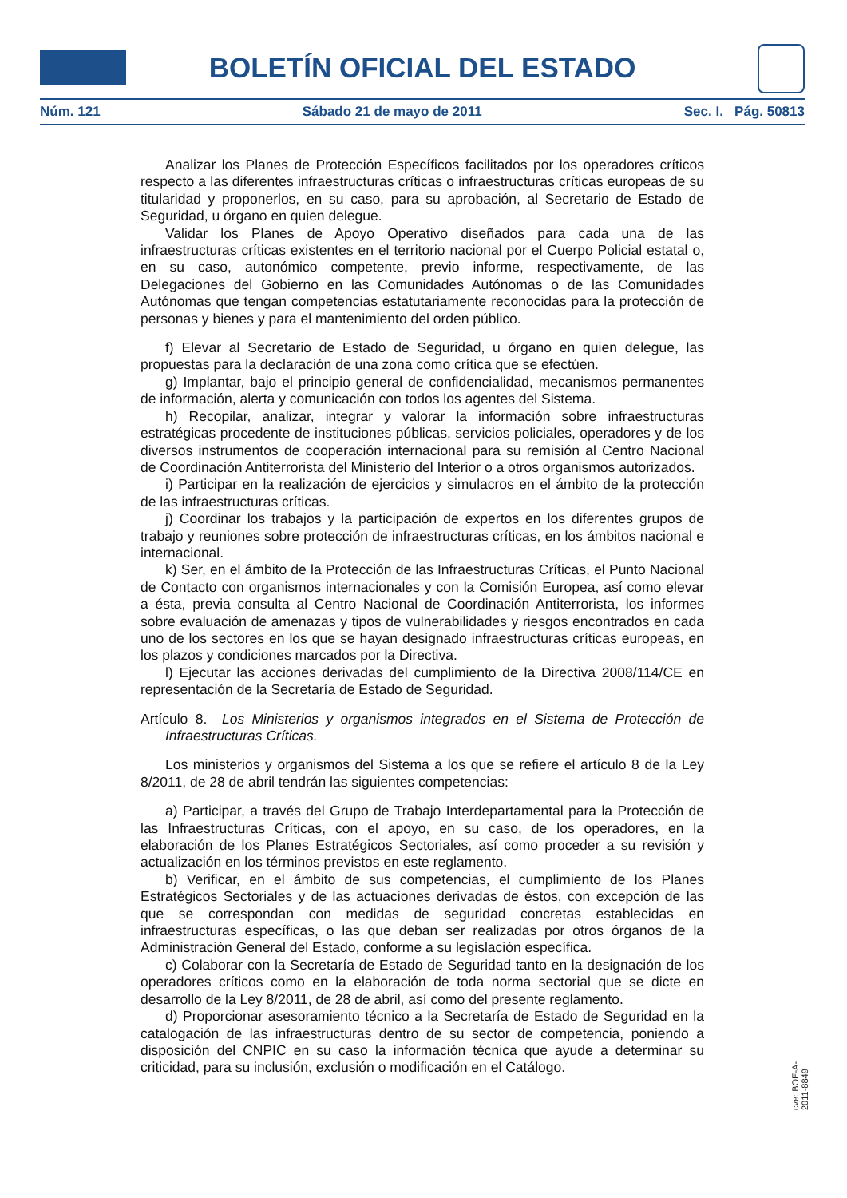BOLETÍN OFICIAL DEL ESTADO
Núm. 121 Sábado 21 de mayo de 2011 Sec. I. Pág. 50813
Analizar los Planes de Protección Específicos facilitados por los operadores críticos respecto a las diferentes infraestructuras críticas o infraestructuras críticas europeas de su titularidad y proponerlos, en su caso, para su aprobación, al Secretario de Estado de Seguridad, u órgano en quien delegue.
Validar los Planes de Apoyo Operativo diseñados para cada una de las infraestructuras críticas existentes en el territorio nacional por el Cuerpo Policial estatal o, en su caso, autonómico competente, previo informe, respectivamente, de las Delegaciones del Gobierno en las Comunidades Autónomas o de las Comunidades Autónomas que tengan competencias estatutariamente reconocidas para la protección de personas y bienes y para el mantenimiento del orden público.
f) Elevar al Secretario de Estado de Seguridad, u órgano en quien delegue, las propuestas para la declaración de una zona como crítica que se efectúen.
g) Implantar, bajo el principio general de confidencialidad, mecanismos permanentes de información, alerta y comunicación con todos los agentes del Sistema.
h) Recopilar, analizar, integrar y valorar la información sobre infraestructuras estratégicas procedente de instituciones públicas, servicios policiales, operadores y de los diversos instrumentos de cooperación internacional para su remisión al Centro Nacional de Coordinación Antiterrorista del Ministerio del Interior o a otros organismos autorizados.
i) Participar en la realización de ejercicios y simulacros en el ámbito de la protección de las infraestructuras críticas.
j) Coordinar los trabajos y la participación de expertos en los diferentes grupos de trabajo y reuniones sobre protección de infraestructuras críticas, en los ámbitos nacional e internacional.
k) Ser, en el ámbito de la Protección de las Infraestructuras Críticas, el Punto Nacional de Contacto con organismos internacionales y con la Comisión Europea, así como elevar a ésta, previa consulta al Centro Nacional de Coordinación Antiterrorista, los informes sobre evaluación de amenazas y tipos de vulnerabilidades y riesgos encontrados en cada uno de los sectores en los que se hayan designado infraestructuras críticas europeas, en los plazos y condiciones marcados por la Directiva.
l) Ejecutar las acciones derivadas del cumplimiento de la Directiva 2008/114/CE en representación de la Secretaría de Estado de Seguridad.
Artículo 8. Los Ministerios y organismos integrados en el Sistema de Protección de Infraestructuras Críticas.
Los ministerios y organismos del Sistema a los que se refiere el artículo 8 de la Ley 8/2011, de 28 de abril tendrán las siguientes competencias:
a) Participar, a través del Grupo de Trabajo Interdepartamental para la Protección de las Infraestructuras Críticas, con el apoyo, en su caso, de los operadores, en la elaboración de los Planes Estratégicos Sectoriales, así como proceder a su revisión y actualización en los términos previstos en este reglamento.
b) Verificar, en el ámbito de sus competencias, el cumplimiento de los Planes Estratégicos Sectoriales y de las actuaciones derivadas de éstos, con excepción de las que se correspondan con medidas de seguridad concretas establecidas en infraestructuras específicas, o las que deban ser realizadas por otros órganos de la Administración General del Estado, conforme a su legislación específica.
c) Colaborar con la Secretaría de Estado de Seguridad tanto en la designación de los operadores críticos como en la elaboración de toda norma sectorial que se dicte en desarrollo de la Ley 8/2011, de 28 de abril, así como del presente reglamento.
d) Proporcionar asesoramiento técnico a la Secretaría de Estado de Seguridad en la catalogación de las infraestructuras dentro de su sector de competencia, poniendo a disposición del CNPIC en su caso la información técnica que ayude a determinar su criticidad, para su inclusión, exclusión o modificación en el Catálogo.
cve: BOE-A-2011-8849